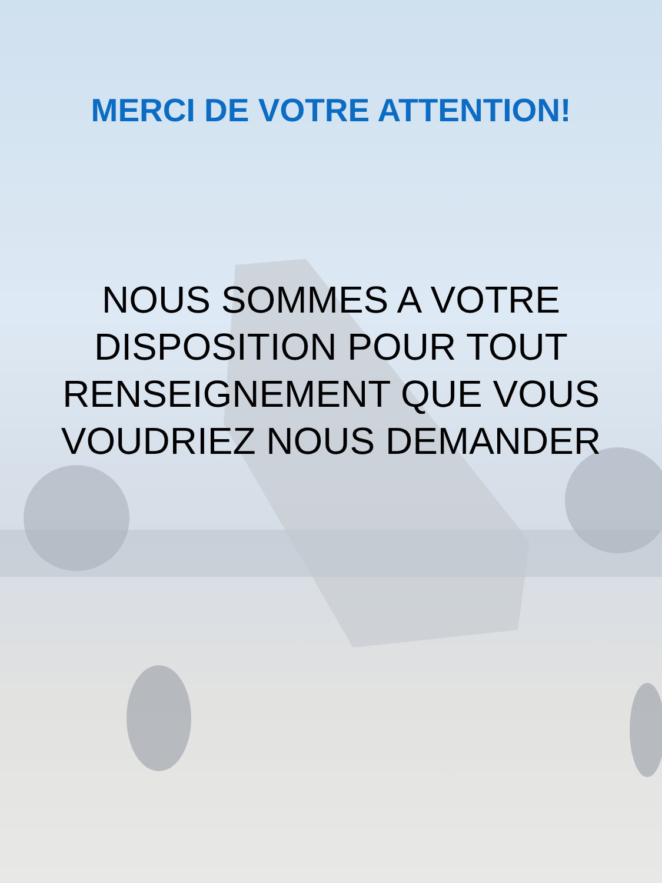MERCI DE VOTRE ATTENTION!
NOUS SOMMES A VOTRE
DISPOSITION POUR TOUT
RENSEIGNEMENT QUE VOUS
VOUDRIEZ NOUS DEMANDER